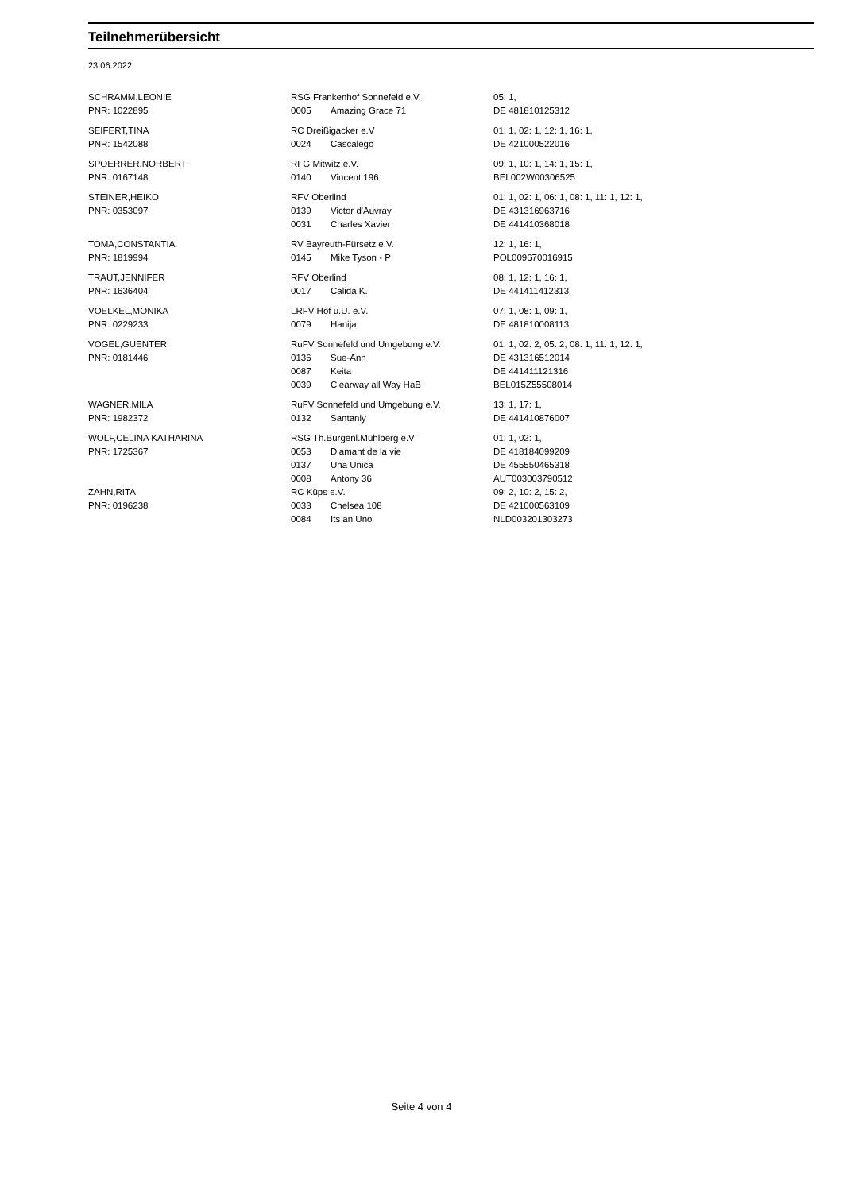Teilnehmerübersicht
23.06.2022
| SCHRAMM,LEONIE | RSG Frankenhof Sonnefeld e.V. | | 05: 1, |
| PNR: 1022895 | 0005 | Amazing Grace 71 | DE 481810125312 |
| SEIFERT,TINA | RC Dreißigacker e.V | | 01: 1, 02: 1, 12: 1, 16: 1, |
| PNR: 1542088 | 0024 | Cascalego | DE 421000522016 |
| SPOERRER,NORBERT | RFG Mitwitz e.V. | | 09: 1, 10: 1, 14: 1, 15: 1, |
| PNR: 0167148 | 0140 | Vincent 196 | BEL002W00306525 |
| STEINER,HEIKO | RFV Oberlind | | 01: 1, 02: 1, 06: 1, 08: 1, 11: 1, 12: 1, |
| PNR: 0353097 | 0139 | Victor d'Auvray | DE 431316963716 |
| | 0031 | Charles Xavier | DE 441410368018 |
| TOMA,CONSTANTIA | RV Bayreuth-Fürsetz e.V. | | 12: 1, 16: 1, |
| PNR: 1819994 | 0145 | Mike Tyson - P | POL009670016915 |
| TRAUT,JENNIFER | RFV Oberlind | | 08: 1, 12: 1, 16: 1, |
| PNR: 1636404 | 0017 | Calida K. | DE 441411412313 |
| VOELKEL,MONIKA | LRFV Hof u.U. e.V. | | 07: 1, 08: 1, 09: 1, |
| PNR: 0229233 | 0079 | Hanija | DE 481810008113 |
| VOGEL,GUENTER | RuFV Sonnefeld und Umgebung e.V. | | 01: 1, 02: 2, 05: 2, 08: 1, 11: 1, 12: 1, |
| PNR: 0181446 | 0136 | Sue-Ann | DE 431316512014 |
| | 0087 | Keita | DE 441411121316 |
| | 0039 | Clearway all Way HaB | BEL015Z55508014 |
| WAGNER,MILA | RuFV Sonnefeld und Umgebung e.V. | | 13: 1, 17: 1, |
| PNR: 1982372 | 0132 | Santaniy | DE 441410876007 |
| WOLF,CELINA KATHARINA | RSG Th.Burgenl.Mühlberg e.V | | 01: 1, 02: 1, |
| PNR: 1725367 | 0053 | Diamant de la vie | DE 418184099209 |
| | 0137 | Una Unica | DE 455550465318 |
| | 0008 | Antony 36 | AUT003003790512 |
| ZAHN,RITA | RC Küps e.V. | | 09: 2, 10: 2, 15: 2, |
| PNR: 0196238 | 0033 | Chelsea 108 | DE 421000563109 |
| | 0084 | Its an Uno | NLD003201303273 |
Seite 4 von 4